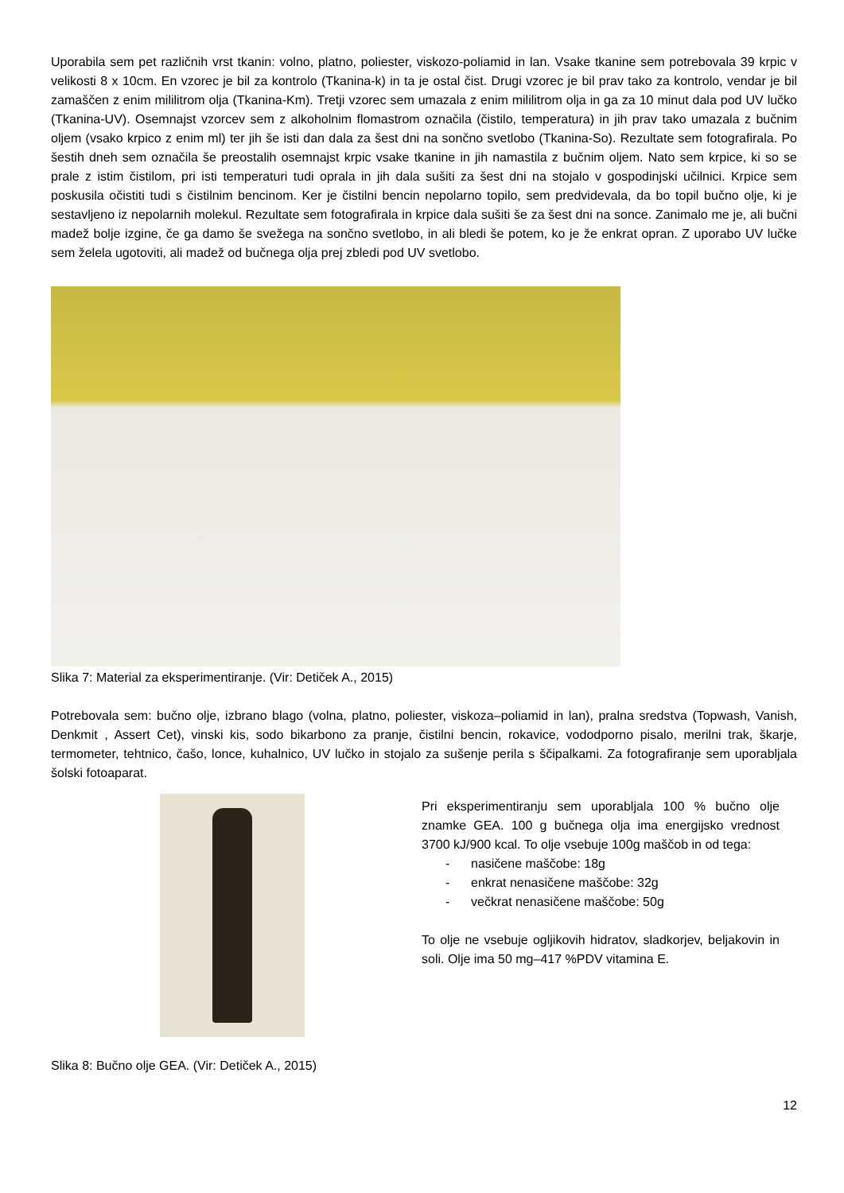Uporabila sem pet različnih vrst tkanin: volno, platno, poliester, viskozo-poliamid in lan. Vsake tkanine sem potrebovala 39 krpic v velikosti 8 x 10cm. En vzorec je bil za kontrolo (Tkanina-k) in ta je ostal čist. Drugi vzorec je bil prav tako za kontrolo, vendar je bil zamaščen z enim mililitrom olja (Tkanina-Km). Tretji vzorec sem umazala z enim mililitrom olja in ga za 10 minut dala pod UV lučko (Tkanina-UV). Osemnajst vzorcev sem z alkoholnim flomastrom označila (čistilo, temperatura) in jih prav tako umazala z bučnim oljem (vsako krpico z enim ml) ter jih še isti dan dala za šest dni na sončno svetlobo (Tkanina-So). Rezultate sem fotografirala. Po šestih dneh sem označila še preostalih osemnajst krpic vsake tkanine in jih namastila z bučnim oljem. Nato sem krpice, ki so se prale z istim čistilom, pri isti temperaturi tudi oprala in jih dala sušiti za šest dni na stojalo v gospodinjski učilnici. Krpice sem poskusila očistiti tudi s čistilnim bencinom. Ker je čistilni bencin nepolarno topilo, sem predvidevala, da bo topil bučno olje, ki je sestavljeno iz nepolarnih molekul. Rezultate sem fotografirala in krpice dala sušiti še za šest dni na sonce. Zanimalo me je, ali bučni madež bolje izgine, če ga damo še svežega na sončno svetlobo, in ali bledi še potem, ko je že enkrat opran. Z uporabo UV lučke sem želela ugotoviti, ali madež od bučnega olja prej zbledi pod UV svetlobo.
Slika 7: Material za eksperimentiranje. (Vir: Detiček A., 2015)
Potrebovala sem: bučno olje, izbrano blago (volna, platno, poliester, viskoza–poliamid in lan), pralna sredstva (Topwash, Vanish, Denkmit , Assert Cet), vinski kis, sodo bikarbono za pranje, čistilni bencin, rokavice, vododporno pisalo, merilni trak, škarje, termometer, tehtnico, čašo, lonce, kuhalnico, UV lučko in stojalo za sušenje perila s ščipalkami. Za fotografiranje sem uporabljala šolski fotoaparat.
Pri eksperimentiranju sem uporabljala 100 % bučno olje znamke GEA. 100 g bučnega olja ima energijsko vrednost 3700 kJ/900 kcal. To olje vsebuje 100g maščob in od tega:
- nasičene maščobe: 18g
- enkrat nenasičene maščobe: 32g
- večkrat nenasičene maščobe: 50g
To olje ne vsebuje ogljikovih hidratov, sladkorjev, beljakovin in soli. Olje ima 50 mg–417 %PDV vitamina E.
Slika 8: Bučno olje GEA. (Vir: Detiček A., 2015)
12